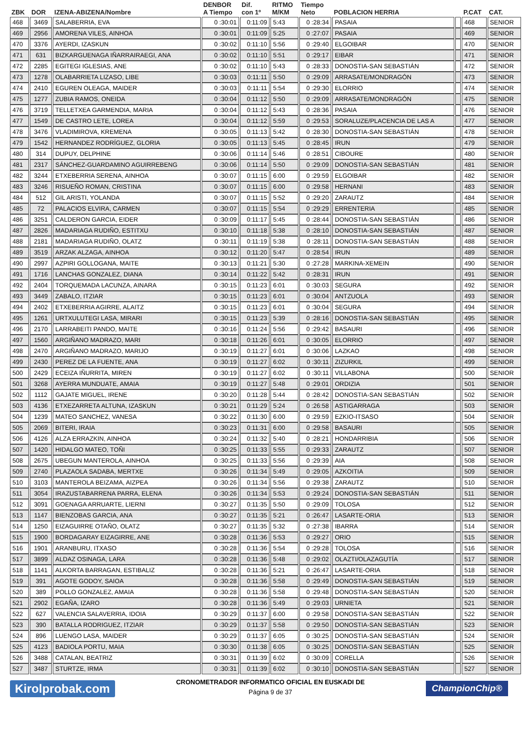| ZBK | DOR | IZENA-ABIZENA/Nombre | DENBOR A Tiempo | Dif. con 1º | RITMO M/KM | Tiempo Neto | POBLACION HERRIA | | P.CAT | CAT. |
| --- | --- | --- | --- | --- | --- | --- | --- | --- | --- | --- |
| 468 | 3469 | SALABERRIA, EVA | 0 :30:01 | 0:11:09 | 5:43 | 0 :28:34 | PASAIA | | 468 | SENIOR |
| 469 | 2956 | AMORENA VILES, AINHOA | 0 :30:01 | 0:11:09 | 5:25 | 0 :27:07 | PASAIA | | 469 | SENIOR |
| 470 | 3376 | AYERDI, IZASKUN | 0 :30:02 | 0:11:10 | 5:56 | 0 :29:40 | ELGOIBAR | | 470 | SENIOR |
| 471 | 631 | BIZKARGUENAGA IÑARRAIRAEGI, ANA | 0 :30:02 | 0:11:10 | 5:51 | 0 :29:17 | EIBAR | | 471 | SENIOR |
| 472 | 2285 | EGITEGI IGLESIAS, ANE | 0 :30:02 | 0:11:10 | 5:43 | 0 :28:33 | DONOSTIA-SAN SEBASTIÁN | | 472 | SENIOR |
| 473 | 1278 | OLABARRIETA LIZASO, LIBE | 0 :30:03 | 0:11:11 | 5:50 | 0 :29:09 | ARRASATE/MONDRAGÓN | | 473 | SENIOR |
| 474 | 2410 | EGUREN OLEAGA, MAIDER | 0 :30:03 | 0:11:11 | 5:54 | 0 :29:30 | ELORRIO | | 474 | SENIOR |
| 475 | 1277 | ZUBIA RAMOS, ONEIDA | 0 :30:04 | 0:11:12 | 5:50 | 0 :29:09 | ARRASATE/MONDRAGÓN | | 475 | SENIOR |
| 476 | 3719 | TELLETXEA GARMENDIA, MARIA | 0 :30:04 | 0:11:12 | 5:43 | 0 :28:36 | PASAIA | | 476 | SENIOR |
| 477 | 1549 | DE CASTRO LETE, LOREA | 0 :30:04 | 0:11:12 | 5:59 | 0 :29:53 | SORALUZE/PLACENCIA DE LAS A | | 477 | SENIOR |
| 478 | 3476 | VLADIMIROVA, KREMENA | 0 :30:05 | 0:11:13 | 5:42 | 0 :28:30 | DONOSTIA-SAN SEBASTIÁN | | 478 | SENIOR |
| 479 | 1542 | HERNANDEZ RODRÍGUEZ, GLORIA | 0 :30:05 | 0:11:13 | 5:45 | 0 :28:45 | IRUN | | 479 | SENIOR |
| 480 | 314 | DUPUY, DELPHINE | 0 :30:06 | 0:11:14 | 5:46 | 0 :28:51 | CIBOURE | | 480 | SENIOR |
| 481 | 2317 | SÁNCHEZ-GUARDAMINO AGUIRREBENG | 0 :30:06 | 0:11:14 | 5:50 | 0 :29:09 | DONOSTIA-SAN SEBASTIÁN | | 481 | SENIOR |
| 482 | 3244 | ETXEBERRIA SERENA, AINHOA | 0 :30:07 | 0:11:15 | 6:00 | 0 :29:59 | ELGOIBAR | | 482 | SENIOR |
| 483 | 3246 | RISUEÑO ROMAN, CRISTINA | 0 :30:07 | 0:11:15 | 6:00 | 0 :29:58 | HERNANI | | 483 | SENIOR |
| 484 | 512 | GIL ARISTI, YOLANDA | 0 :30:07 | 0:11:15 | 5:52 | 0 :29:20 | ZARAUTZ | | 484 | SENIOR |
| 485 | 72 | PALACIOS ELVIRA, CARMEN | 0 :30:07 | 0:11:15 | 5:54 | 0 :29:29 | ERRENTERIA | | 485 | SENIOR |
| 486 | 3251 | CALDERON GARCIA, EIDER | 0 :30:09 | 0:11:17 | 5:45 | 0 :28:44 | DONOSTIA-SAN SEBASTIÁN | | 486 | SENIOR |
| 487 | 2826 | MADARIAGA RUDIÑO, ESTITXU | 0 :30:10 | 0:11:18 | 5:38 | 0 :28:10 | DONOSTIA-SAN SEBASTIÁN | | 487 | SENIOR |
| 488 | 2181 | MADARIAGA RUDIÑO, OLATZ | 0 :30:11 | 0:11:19 | 5:38 | 0 :28:11 | DONOSTIA-SAN SEBASTIÁN | | 488 | SENIOR |
| 489 | 3519 | ARZAK ALZAGA, AINHOA | 0 :30:12 | 0:11:20 | 5:47 | 0 :28:54 | IRUN | | 489 | SENIOR |
| 490 | 2997 | AZPIRI GOLLOGANA, MAITE | 0 :30:13 | 0:11:21 | 5:30 | 0 :27:28 | MARKINA-XEMEIN | | 490 | SENIOR |
| 491 | 1716 | LANCHAS GONZALEZ, DIANA | 0 :30:14 | 0:11:22 | 5:42 | 0 :28:31 | IRUN | | 491 | SENIOR |
| 492 | 2404 | TORQUEMADA LACUNZA, AINARA | 0 :30:15 | 0:11:23 | 6:01 | 0 :30:03 | SEGURA | | 492 | SENIOR |
| 493 | 3449 | ZABALO, ITZIAR | 0 :30:15 | 0:11:23 | 6:01 | 0 :30:04 | ANTZUOLA | | 493 | SENIOR |
| 494 | 2402 | ETXEBERRIA AGIRRE, ALAITZ | 0 :30:15 | 0:11:23 | 6:01 | 0 :30:04 | SEGURA | | 494 | SENIOR |
| 495 | 1261 | URTXULUTEGI LASA, MIRARI | 0 :30:15 | 0:11:23 | 5:39 | 0 :28:16 | DONOSTIA-SAN SEBASTIÁN | | 495 | SENIOR |
| 496 | 2170 | LARRABEITI PANDO, MAITE | 0 :30:16 | 0:11:24 | 5:56 | 0 :29:42 | BASAURI | | 496 | SENIOR |
| 497 | 1560 | ARGIÑANO MADRAZO, MARI | 0 :30:18 | 0:11:26 | 6:01 | 0 :30:05 | ELORRIO | | 497 | SENIOR |
| 498 | 2470 | ARGIÑANO MADRAZO, MARIJO | 0 :30:19 | 0:11:27 | 6:01 | 0 :30:06 | LAZKAO | | 498 | SENIOR |
| 499 | 2430 | PEREZ DE LA FUENTE, ANA | 0 :30:19 | 0:11:27 | 6:02 | 0 :30:11 | ZIZURKIL | | 499 | SENIOR |
| 500 | 2429 | ECEIZA IÑURRITA, MIREN | 0 :30:19 | 0:11:27 | 6:02 | 0 :30:11 | VILLABONA | | 500 | SENIOR |
| 501 | 3268 | AYERRA MUNDUATE, AMAIA | 0 :30:19 | 0:11:27 | 5:48 | 0 :29:01 | ORDIZIA | | 501 | SENIOR |
| 502 | 1112 | GAJATE MIGUEL, IRENE | 0 :30:20 | 0:11:28 | 5:44 | 0 :28:42 | DONOSTIA-SAN SEBASTIÁN | | 502 | SENIOR |
| 503 | 4136 | ETXEZARRETA ALTUNA, IZASKUN | 0 :30:21 | 0:11:29 | 5:24 | 0 :26:58 | ASTIGARRAGA | | 503 | SENIOR |
| 504 | 1239 | MATEO SANCHEZ, VANESA | 0 :30:22 | 0:11:30 | 6:00 | 0 :29:59 | EZKIO-ITSASO | | 504 | SENIOR |
| 505 | 2069 | BITERI, IRAIA | 0 :30:23 | 0:11:31 | 6:00 | 0 :29:58 | BASAURI | | 505 | SENIOR |
| 506 | 4126 | ALZA ERRAZKIN, AINHOA | 0 :30:24 | 0:11:32 | 5:40 | 0 :28:21 | HONDARRIBIA | | 506 | SENIOR |
| 507 | 1420 | HIDALGO MATEO, TOÑI | 0 :30:25 | 0:11:33 | 5:55 | 0 :29:33 | ZARAUTZ | | 507 | SENIOR |
| 508 | 2675 | UBEGUN MANTEROLA, AINHOA | 0 :30:25 | 0:11:33 | 5:56 | 0 :29:39 | AIA | | 508 | SENIOR |
| 509 | 2740 | PLAZAOLA SADABA, MERTXE | 0 :30:26 | 0:11:34 | 5:49 | 0 :29:05 | AZKOITIA | | 509 | SENIOR |
| 510 | 3103 | MANTEROLA BEIZAMA, AIZPEA | 0 :30:26 | 0:11:34 | 5:56 | 0 :29:38 | ZARAUTZ | | 510 | SENIOR |
| 511 | 3054 | IRAZUSTABARRENA PARRA, ELENA | 0 :30:26 | 0:11:34 | 5:53 | 0 :29:24 | DONOSTIA-SAN SEBASTIÁN | | 511 | SENIOR |
| 512 | 3091 | GOENAGA ARRUARTE, LIERNI | 0 :30:27 | 0:11:35 | 5:50 | 0 :29:09 | TOLOSA | | 512 | SENIOR |
| 513 | 1147 | BIENZOBAS GARCIA, ANA | 0 :30:27 | 0:11:35 | 5:21 | 0 :26:47 | LASARTE-ORIA | | 513 | SENIOR |
| 514 | 1250 | EIZAGUIRRE OTAÑO, OLATZ | 0 :30:27 | 0:11:35 | 5:32 | 0 :27:38 | IBARRA | | 514 | SENIOR |
| 515 | 1900 | BORDAGARAY EIZAGIRRE, ANE | 0 :30:28 | 0:11:36 | 5:53 | 0 :29:27 | ORIO | | 515 | SENIOR |
| 516 | 1901 | ARANBURU, ITXASO | 0 :30:28 | 0:11:36 | 5:54 | 0 :29:28 | TOLOSA | | 516 | SENIOR |
| 517 | 3899 | ALDAZ OSINAGA, LARA | 0 :30:28 | 0:11:36 | 5:48 | 0 :29:02 | OLAZTI/OLAZAGUTÍA | | 517 | SENIOR |
| 518 | 1141 | ALKORTA BARRAGAN, ESTIBALIZ | 0 :30:28 | 0:11:36 | 5:21 | 0 :26:47 | LASARTE-ORIA | | 518 | SENIOR |
| 519 | 391 | AGOTE GODOY, SAIOA | 0 :30:28 | 0:11:36 | 5:58 | 0 :29:49 | DONOSTIA-SAN SEBASTIÁN | | 519 | SENIOR |
| 520 | 389 | POLLO GONZALEZ, AMAIA | 0 :30:28 | 0:11:36 | 5:58 | 0 :29:48 | DONOSTIA-SAN SEBASTIÁN | | 520 | SENIOR |
| 521 | 2902 | EGAÑA, IZARO | 0 :30:28 | 0:11:36 | 5:49 | 0 :29:03 | URNIETA | | 521 | SENIOR |
| 522 | 627 | VALENCIA SALAVERRIA, IDOIA | 0 :30:29 | 0:11:37 | 6:00 | 0 :29:58 | DONOSTIA-SAN SEBASTIÁN | | 522 | SENIOR |
| 523 | 390 | BATALLA RODRIGUEZ, ITZIAR | 0 :30:29 | 0:11:37 | 5:58 | 0 :29:50 | DONOSTIA-SAN SEBASTIÁN | | 523 | SENIOR |
| 524 | 896 | LUENGO LASA, MAIDER | 0 :30:29 | 0:11:37 | 6:05 | 0 :30:25 | DONOSTIA-SAN SEBASTIÁN | | 524 | SENIOR |
| 525 | 4123 | BADIOLA PORTU, MAIA | 0 :30:30 | 0:11:38 | 6:05 | 0 :30:25 | DONOSTIA-SAN SEBASTIÁN | | 525 | SENIOR |
| 526 | 3488 | CATALAN, BEATRIZ | 0 :30:31 | 0:11:39 | 6:02 | 0 :30:09 | CORELLA | | 526 | SENIOR |
| 527 | 3487 | STURTZE, IRMA | 0 :30:31 | 0:11:39 | 6:02 | 0 :30:10 | DONOSTIA-SAN SEBASTIÁN | | 527 | SENIOR |
Kirolprobak.com
CRONOMETRADOR INFORMATICO OFICIAL EN EUSKADI DE
Página 9 de 37
ChampionChip®